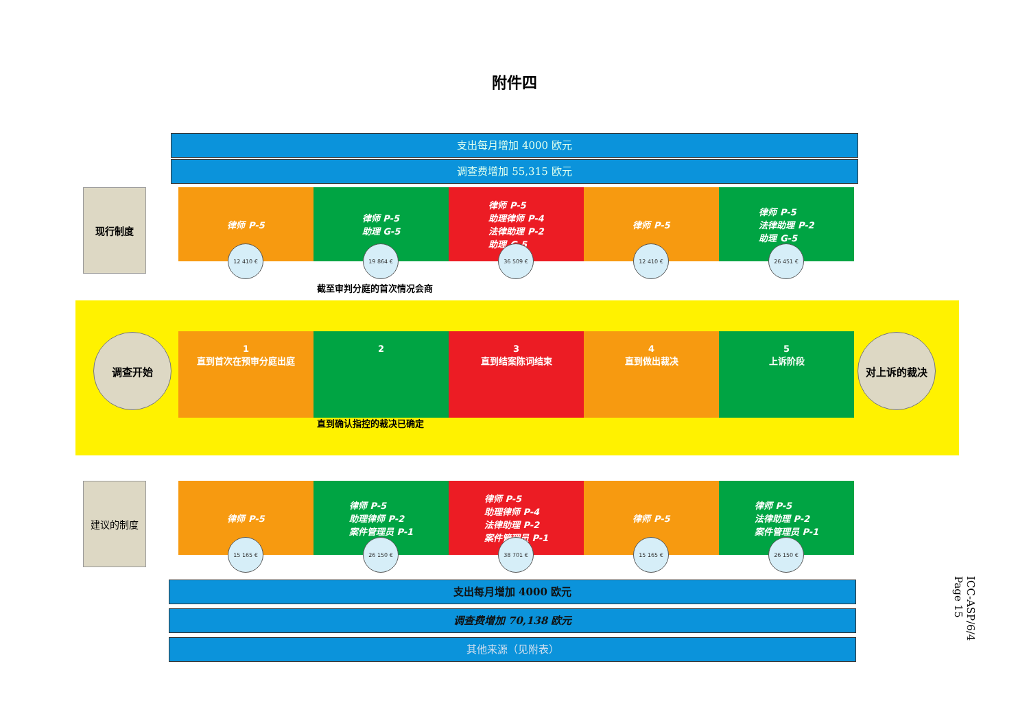附件四
支出每月增加 4000 欧元
调查费增加 55,315 欧元
现行制度
律师 P-5
12 410 €
律师 P-5
助理 G-5
19 864 €
律师 P-5
助理律师 P-4
法律助理 P-2
助理 G-5
36 509 €
律师 P-5
12 410 €
律师 P-5
法律助理 P-2
助理 G-5
26 451 €
截至审判分庭的首次情况会商
调查开始
1
直到首次在预审分庭出庭
2 3
直到结案陈词结束
4
直到做出裁决
5
上诉阶段
对上诉的裁决
直到确认指控的裁决已确定
建议的制度
律师 P-5
15 165 €
律师 P-5
助理律师 P-2
案件管理员 P-1
26 150 €
律师 P-5
助理律师 P-4
法律助理 P-2
案件管理员 P-1
38 701 €
律师 P-5
15 165 €
律师 P-5
法律助理 P-2
案件管理员 P-1
26 150 €
支出每月增加 4000 欧元
调查费增加 70,138 欧元
其他来源（见附表）
ICC-ASP/6/4
Page 15